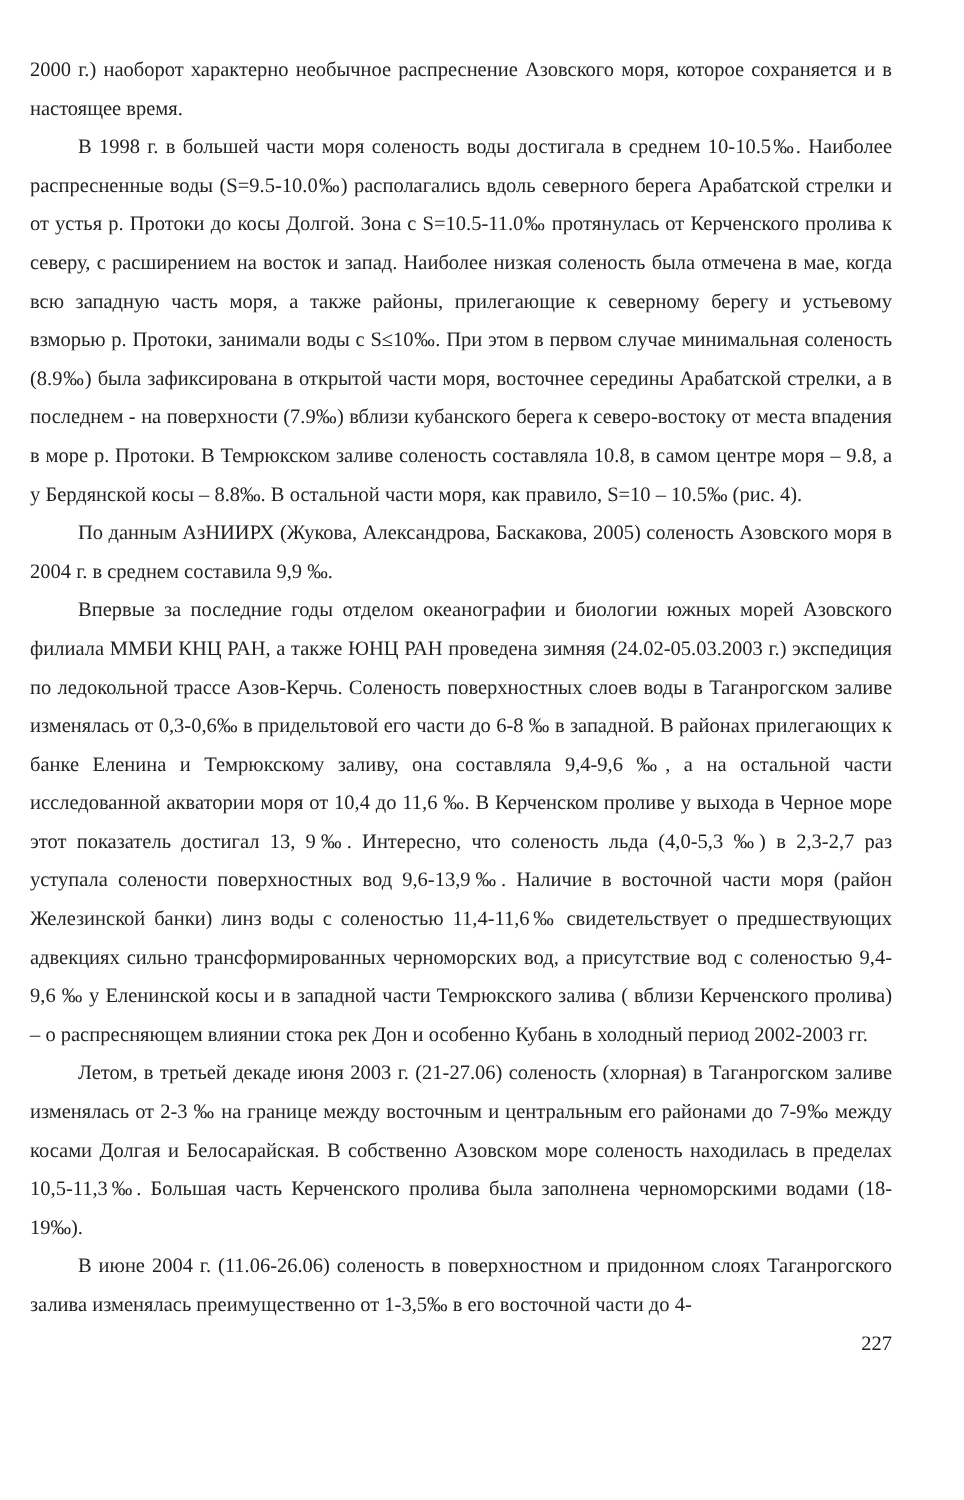2000 г.) наоборот характерно необычное распреснение Азовского моря, которое сохраняется и в настоящее время.
В 1998 г. в большей части моря соленость воды достигала в среднем 10-10.5‰. Наиболее распресненные воды (S=9.5-10.0‰) располагались вдоль северного берега Арабатской стрелки и от устья р. Протоки до косы Долгой. Зона с S=10.5-11.0‰ протянулась от Керченского пролива к северу, с расширением на восток и запад. Наиболее низкая соленость была отмечена в мае, когда всю западную часть моря, а также районы, прилегающие к северному берегу и устьевому взморью р. Протоки, занимали воды с S≤10‰. При этом в первом случае минимальная соленость (8.9‰) была зафиксирована в открытой части моря, восточнее середины Арабатской стрелки, а в последнем - на поверхности (7.9‰) вблизи кубанского берега к северо-востоку от места впадения в море р. Протоки. В Темрюкском заливе соленость составляла 10.8, в самом центре моря – 9.8, а у Бердянской косы – 8.8‰. В остальной части моря, как правило, S=10 – 10.5‰ (рис. 4).
По данным АзНИИРХ (Жукова, Александрова, Баскакова, 2005) соленость Азовского моря в 2004 г. в среднем составила 9,9 ‰.
Впервые за последние годы отделом океанографии и биологии южных морей Азовского филиала ММБИ КНЦ РАН, а также ЮНЦ РАН проведена зимняя (24.02-05.03.2003 г.) экспедиция по ледокольной трассе Азов-Керчь. Соленость поверхностных слоев воды в Таганрогском заливе изменялась от 0,3-0,6‰ в придельтовой его части до 6-8 ‰ в западной. В районах прилегающих к банке Еленина и Темрюкскому заливу, она составляла 9,4-9,6 ‰, а на остальной части исследованной акватории моря от 10,4 до 11,6 ‰. В Керченском проливе у выхода в Черное море этот показатель достигал 13, 9‰. Интересно, что соленость льда (4,0-5,3 ‰) в 2,3-2,7 раз уступала солености поверхностных вод 9,6-13,9‰. Наличие в восточной части моря (район Железинской банки) линз воды с соленостью 11,4-11,6‰ свидетельствует о предшествующих адвекциях сильно трансформированных черноморских вод, а присутствие вод с соленостью 9,4-9,6 ‰ у Еленинской косы и в западной части Темрюкского залива ( вблизи Керченского пролива) – о распресняющем влиянии стока рек Дон и особенно Кубань в холодный период 2002-2003 гг.
Летом, в третьей декаде июня 2003 г. (21-27.06) соленость (хлорная) в Таганрогском заливе изменялась от 2-3 ‰ на границе между восточным и центральным его районами до 7-9‰ между косами Долгая и Белосарайская. В собственно Азовском море соленость находилась в пределах 10,5-11,3‰. Большая часть Керченского пролива была заполнена черноморскими водами (18-19‰).
В июне 2004 г. (11.06-26.06) соленость в поверхностном и придонном слоях Таганрогского залива изменялась преимущественно от 1-3,5‰ в его восточной части до 4-
227